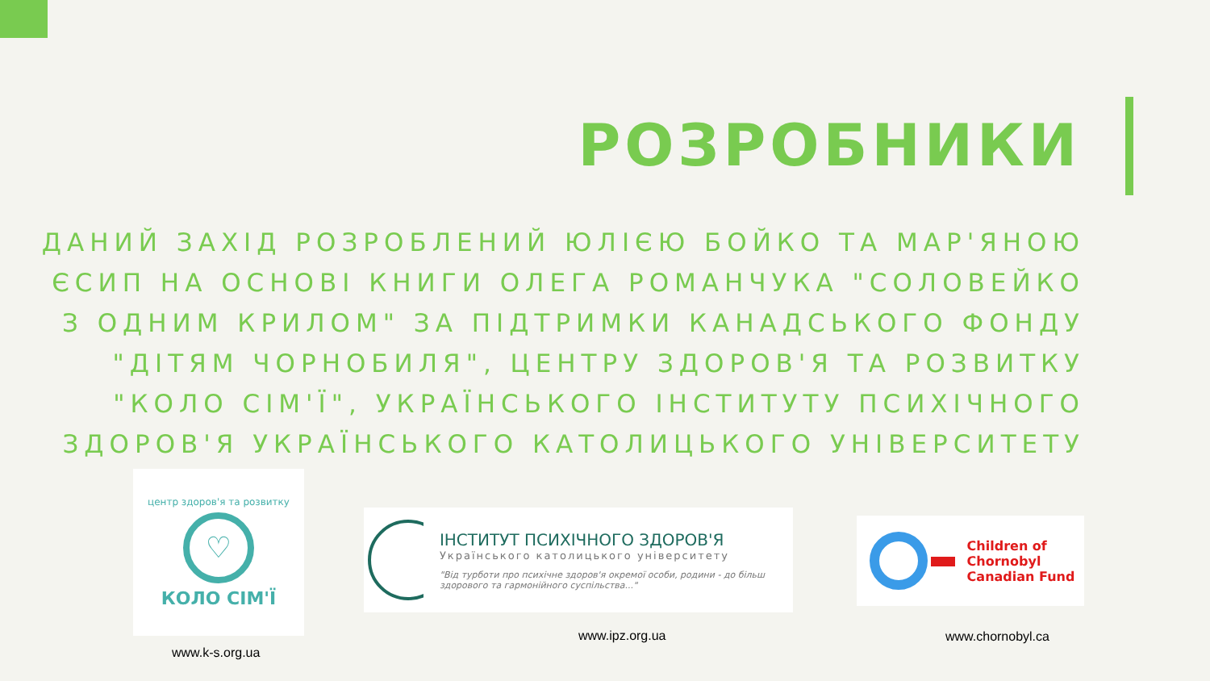РОЗРОБНИКИ
ДАНИЙ ЗАХІД РОЗРОБЛЕНИЙ ЮЛІЄЮ БОЙКО ТА МАР'ЯНОЮ ЄСИП НА ОСНОВІ КНИГИ ОЛЕГА РОМАНЧУКА "СОЛОВЕЙКО З ОДНИМ КРИЛОМ" ЗА ПІДТРИМКИ КАНАДСЬКОГО ФОНДУ "ДІТЯМ ЧОРНОБИЛЯ", ЦЕНТРУ ЗДОРОВ'Я ТА РОЗВИТКУ "КОЛО СІМ'Ї", УКРАЇНСЬКОГО ІНСТИТУТУ ПСИХІЧНОГО ЗДОРОВ'Я УКРАЇНСЬКОГО КАТОЛИЦЬКОГО УНІВЕРСИТЕТУ
центр здоров'я та розвитку
♡
КОЛО СІМ'Ї
www.k-s.org.ua
ІНСТИТУТ ПСИХІЧНОГО ЗДОРОВ'Я
Українського католицького університету
"Від турботи про психічне здоров'я окремої особи, родини - до більш здорового та гармонійного суспільства..."
www.ipz.org.ua
Children of
Chornobyl
Canadian Fund
www.chornobyl.ca